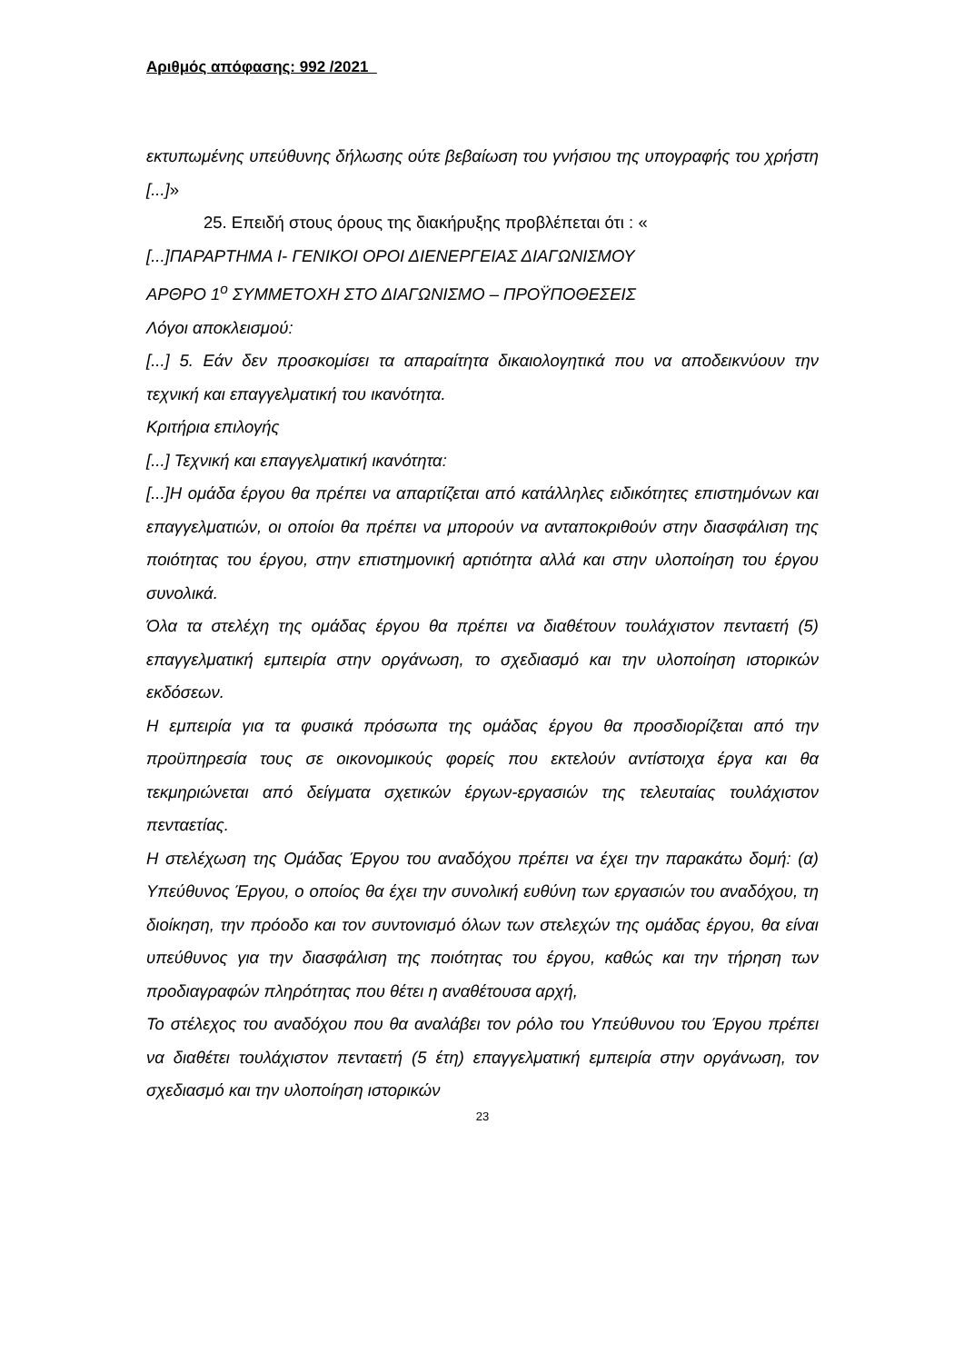Αριθμός απόφασης: 992 /2021
εκτυπωμένης υπεύθυνης δήλωσης ούτε βεβαίωση του γνήσιου της υπογραφής του χρήστη [...]»
25. Επειδή στους όρους της διακήρυξης προβλέπεται ότι : «
[...]ΠΑΡΑΡΤΗΜΑ Ι- ΓΕΝΙΚΟΙ ΟΡΟΙ ΔΙΕΝΕΡΓΕΙΑΣ ΔΙΑΓΩΝΙΣΜΟΥ
ΑΡΘΡΟ 1<sup>ο</sup> ΣΥΜΜΕΤΟΧΗ ΣΤΟ ΔΙΑΓΩΝΙΣΜΟ – ΠΡΟΫΠΟΘΕΣΕΙΣ
Λόγοι αποκλεισμού:
[...] 5. Εάν δεν προσκομίσει τα απαραίτητα δικαιολογητικά που να αποδεικνύουν την τεχνική και επαγγελματική του ικανότητα.
Κριτήρια επιλογής
[...] Τεχνική και επαγγελματική ικανότητα:
[...]Η ομάδα έργου θα πρέπει να απαρτίζεται από κατάλληλες ειδικότητες επιστημόνων και επαγγελματιών, οι οποίοι θα πρέπει να μπορούν να ανταποκριθούν στην διασφάλιση της ποιότητας του έργου, στην επιστημονική αρτιότητα αλλά και στην υλοποίηση του έργου συνολικά.
Όλα τα στελέχη της ομάδας έργου θα πρέπει να διαθέτουν τουλάχιστον πενταετή (5) επαγγελματική εμπειρία στην οργάνωση, το σχεδιασμό και την υλοποίηση ιστορικών εκδόσεων.
Η εμπειρία για τα φυσικά πρόσωπα της ομάδας έργου θα προσδιορίζεται από την προϋπηρεσία τους σε οικονομικούς φορείς που εκτελούν αντίστοιχα έργα και θα τεκμηριώνεται από δείγματα σχετικών έργων-εργασιών της τελευταίας τουλάχιστον πενταετίας.
Η στελέχωση της Ομάδας Έργου του αναδόχου πρέπει να έχει την παρακάτω δομή: (α) Υπεύθυνος Έργου, ο οποίος θα έχει την συνολική ευθύνη των εργασιών του αναδόχου, τη διοίκηση, την πρόοδο και τον συντονισμό όλων των στελεχών της ομάδας έργου, θα είναι υπεύθυνος για την διασφάλιση της ποιότητας του έργου, καθώς και την τήρηση των προδιαγραφών πληρότητας που θέτει η αναθέτουσα αρχή,
Το στέλεχος του αναδόχου που θα αναλάβει τον ρόλο του Υπεύθυνου του Έργου πρέπει να διαθέτει τουλάχιστον πενταετή (5 έτη) επαγγελματική εμπειρία στην οργάνωση, τον σχεδιασμό και την υλοποίηση ιστορικών
23